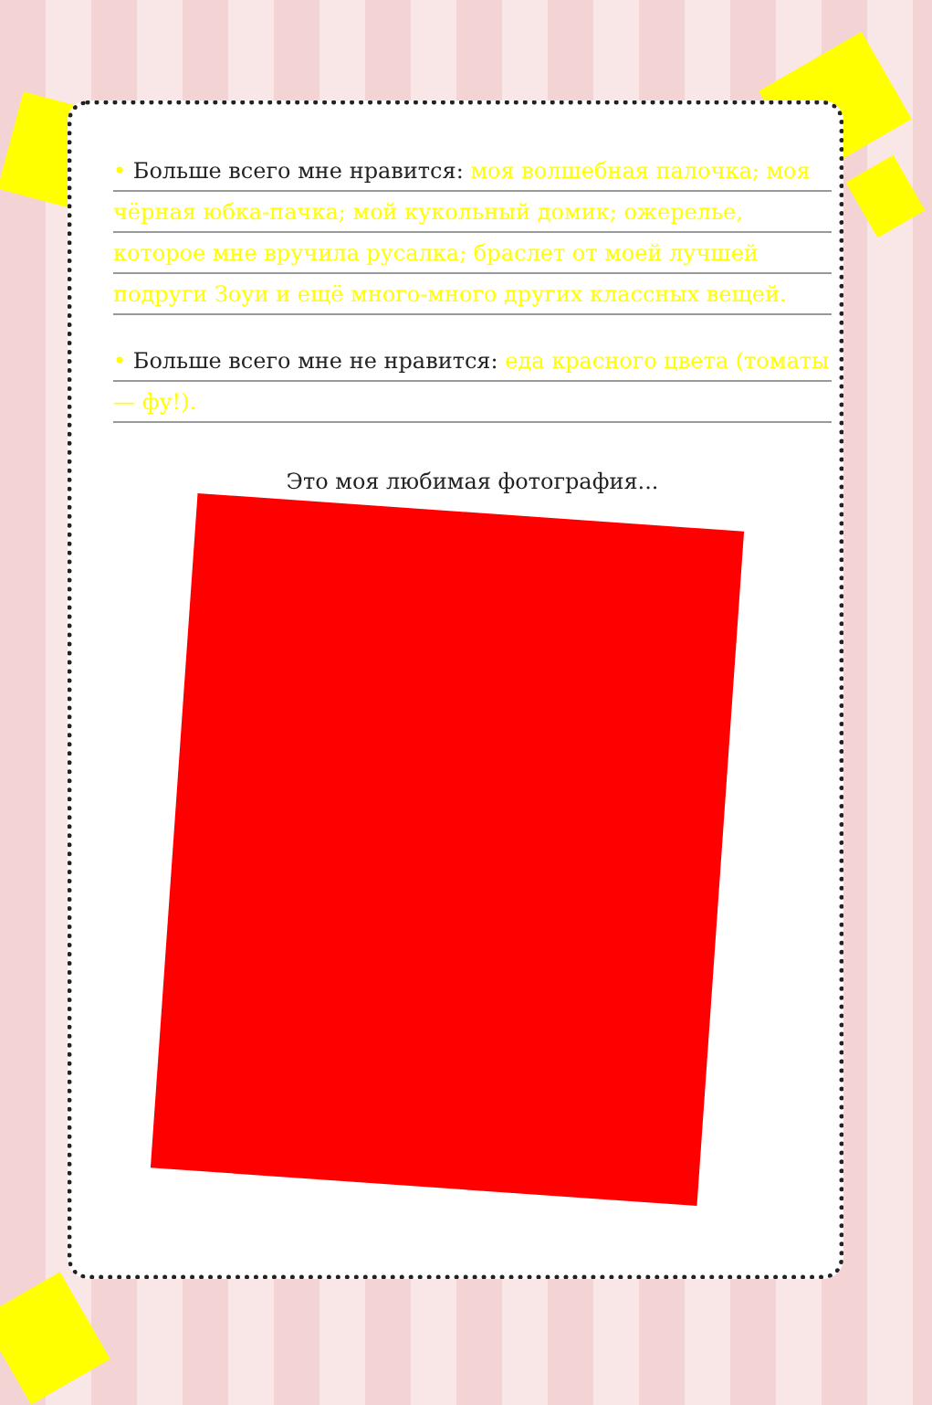• Больше всего мне нравится: моя волшебная палочка; моя чёрная юбка-пачка; мой кукольный домик; ожерелье, которое мне вручила русалка; браслет от моей лучшей подруги Зоуи и ещё много-много других классных вещей.
• Больше всего мне не нравится: еда красного цвета (томаты — фу!).
Это моя любимая фотография...